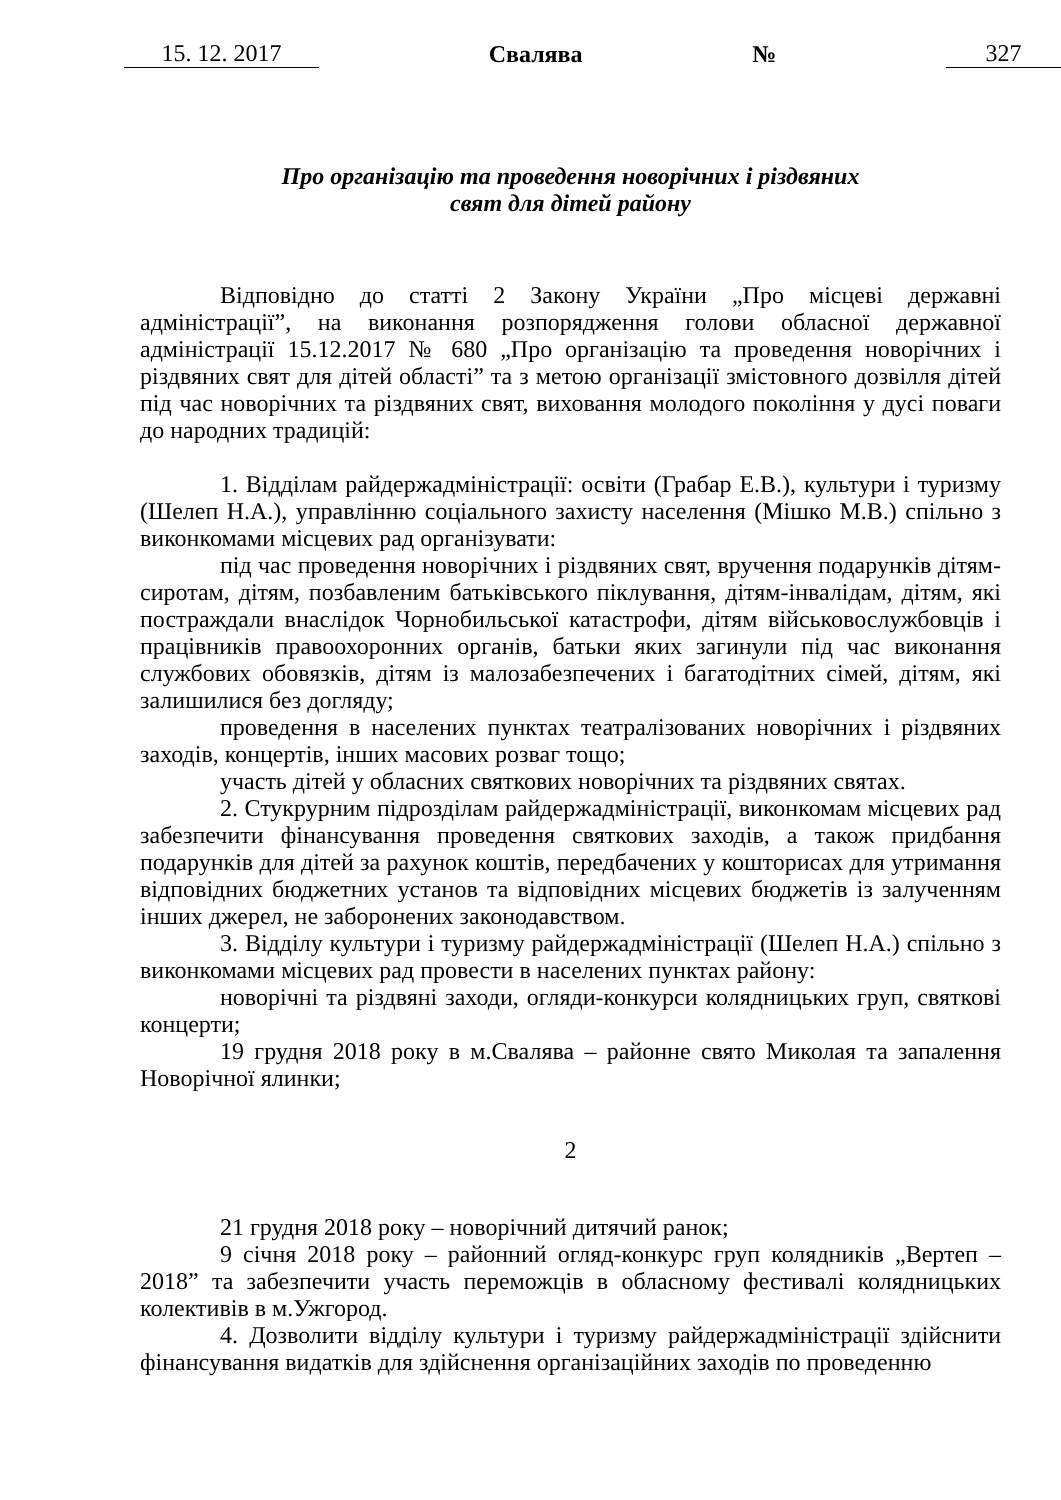15. 12. 2017 Свалява № 327
Про організацію та проведення новорічних і різдвяних
свят для дітей району
Відповідно до статті 2 Закону України „Про місцеві державні адміністрації”, на виконання розпорядження голови обласної державної адміністрації 15.12.2017 № 680 „Про організацію та проведення новорічних і різдвяних свят для дітей області” та з метою організації змістовного дозвілля дітей під час новорічних та різдвяних свят, виховання молодого покоління у дусі поваги до народних традицій:
1. Відділам райдержадміністрації: освіти (Грабар Е.В.), культури і туризму (Шелеп Н.А.), управлінню соціального захисту населення (Мішко М.В.) спільно з виконкомами місцевих рад організувати:
під час проведення новорічних і різдвяних свят, вручення подарунків дітям-сиротам, дітям, позбавленим батьківського піклування, дітям-інвалідам, дітям, які постраждали внаслідок Чорнобильської катастрофи, дітям військовослужбовців і працівників правоохоронних органів, батьки яких загинули під час виконання службових обовязків, дітям із малозабезпечених і багатодітних сімей, дітям, які залишилися без догляду;
проведення в населених пунктах театралізованих новорічних і різдвяних заходів, концертів, інших масових розваг тощо;
участь дітей у обласних святкових новорічних та різдвяних святах.
2. Стукрурним підрозділам райдержадміністрації, виконкомам місцевих рад забезпечити фінансування проведення святкових заходів, а також придбання подарунків для дітей за рахунок коштів, передбачених у кошторисах для утримання відповідних бюджетних установ та відповідних місцевих бюджетів із залученням інших джерел, не заборонених законодавством.
3. Відділу культури і туризму райдержадміністрації (Шелеп Н.А.) спільно з виконкомами місцевих рад провести в населених пунктах району:
новорічні та різдвяні заходи, огляди-конкурси колядницьких груп, святкові концерти;
19 грудня 2018 року в м.Свалява – районне свято Миколая та запалення Новорічної ялинки;
2
21 грудня 2018 року – новорічний дитячий ранок;
9 січня 2018 року – районний огляд-конкурс груп колядників „Вертеп – 2018” та забезпечити участь переможців в обласному фестивалі колядницьких колективів в м.Ужгород.
4. Дозволити відділу культури і туризму райдержадміністрації здійснити фінансування видатків для здійснення організаційних заходів по проведенню